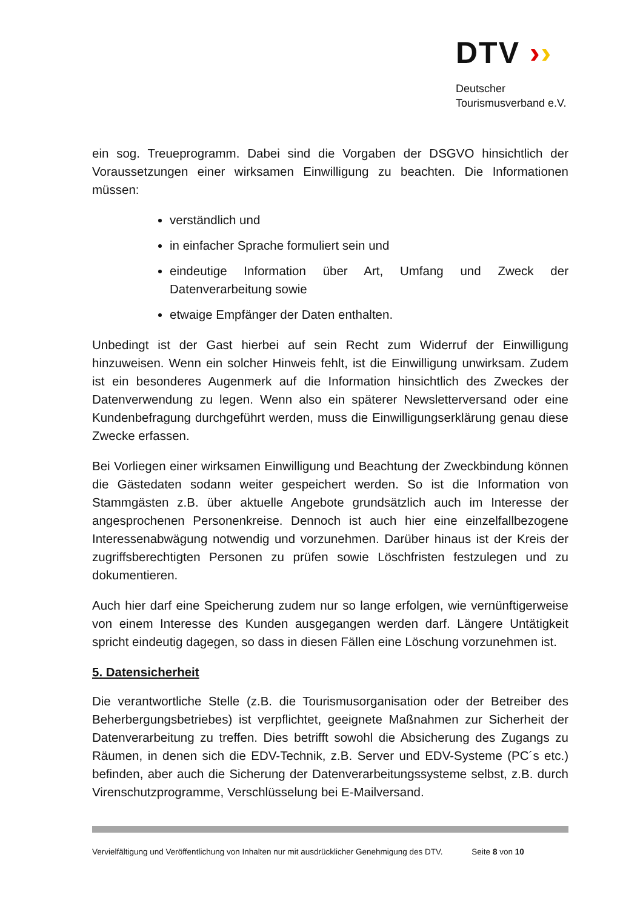DTV ››
Deutscher
Tourismusverband e.V.
ein sog. Treueprogramm. Dabei sind die Vorgaben der DSGVO hinsichtlich der Voraussetzungen einer wirksamen Einwilligung zu beachten. Die Informationen müssen:
verständlich und
in einfacher Sprache formuliert sein und
eindeutige Information über Art, Umfang und Zweck der Datenverarbeitung sowie
etwaige Empfänger der Daten enthalten.
Unbedingt ist der Gast hierbei auf sein Recht zum Widerruf der Einwilligung hinzuweisen. Wenn ein solcher Hinweis fehlt, ist die Einwilligung unwirksam. Zudem ist ein besonderes Augenmerk auf die Information hinsichtlich des Zweckes der Datenverwendung zu legen. Wenn also ein späterer Newsletterversand oder eine Kundenbefragung durchgeführt werden, muss die Einwilligungserklärung genau diese Zwecke erfassen.
Bei Vorliegen einer wirksamen Einwilligung und Beachtung der Zweckbindung können die Gästedaten sodann weiter gespeichert werden. So ist die Information von Stammgästen z.B. über aktuelle Angebote grundsätzlich auch im Interesse der angesprochenen Personenkreise. Dennoch ist auch hier eine einzelfallbezogene Interessenabwägung notwendig und vorzunehmen. Darüber hinaus ist der Kreis der zugriffsberechtigten Personen zu prüfen sowie Löschfristen festzulegen und zu dokumentieren.
Auch hier darf eine Speicherung zudem nur so lange erfolgen, wie vernünftigerweise von einem Interesse des Kunden ausgegangen werden darf. Längere Untätigkeit spricht eindeutig dagegen, so dass in diesen Fällen eine Löschung vorzunehmen ist.
5. Datensicherheit
Die verantwortliche Stelle (z.B. die Tourismusorganisation oder der Betreiber des Beherbergungsbetriebes) ist verpflichtet, geeignete Maßnahmen zur Sicherheit der Datenverarbeitung zu treffen. Dies betrifft sowohl die Absicherung des Zugangs zu Räumen, in denen sich die EDV-Technik, z.B. Server und EDV-Systeme (PC´s etc.) befinden, aber auch die Sicherung der Datenverarbeitungssysteme selbst, z.B. durch Virenschutzprogramme, Verschlüsselung bei E-Mailversand.
Vervielfältigung und Veröffentlichung von Inhalten nur mit ausdrücklicher Genehmigung des DTV. Seite 8 von 10